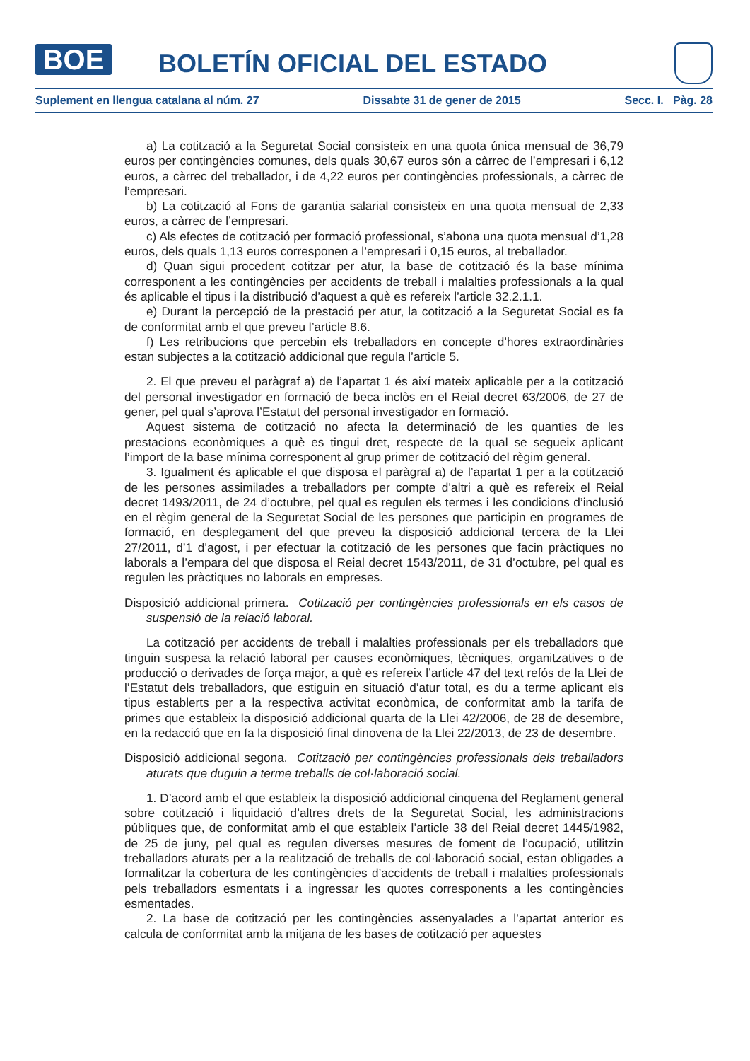BOE
BOLETÍN OFICIAL DEL ESTADO
Suplement en llengua catalana al núm. 27 Dissabte 31 de gener de 2015 Secc. I. Pàg. 28
a) La cotització a la Seguretat Social consisteix en una quota única mensual de 36,79 euros per contingències comunes, dels quals 30,67 euros són a càrrec de l’empresari i 6,12 euros, a càrrec del treballador, i de 4,22 euros per contingències professionals, a càrrec de l’empresari.
b) La cotització al Fons de garantia salarial consisteix en una quota mensual de 2,33 euros, a càrrec de l’empresari.
c) Als efectes de cotització per formació professional, s’abona una quota mensual d’1,28 euros, dels quals 1,13 euros corresponen a l’empresari i 0,15 euros, al treballador.
d) Quan sigui procedent cotitzar per atur, la base de cotització és la base mínima corresponent a les contingències per accidents de treball i malalties professionals a la qual és aplicable el tipus i la distribució d’aquest a què es refereix l’article 32.2.1.1.
e) Durant la percepció de la prestació per atur, la cotització a la Seguretat Social es fa de conformitat amb el que preveu l’article 8.6.
f) Les retribucions que percebin els treballadors en concepte d’hores extraordinàries estan subjectes a la cotització addicional que regula l’article 5.
2. El que preveu el paràgraf a) de l’apartat 1 és així mateix aplicable per a la cotització del personal investigador en formació de beca inclòs en el Reial decret 63/2006, de 27 de gener, pel qual s’aprova l’Estatut del personal investigador en formació.
Aquest sistema de cotització no afecta la determinació de les quanties de les prestacions econòmiques a què es tingui dret, respecte de la qual se segueix aplicant l’import de la base mínima corresponent al grup primer de cotització del règim general.
3. Igualment és aplicable el que disposa el paràgraf a) de l’apartat 1 per a la cotització de les persones assimilades a treballadors per compte d’altri a què es refereix el Reial decret 1493/2011, de 24 d’octubre, pel qual es regulen els termes i les condicions d’inclusió en el règim general de la Seguretat Social de les persones que participin en programes de formació, en desplegament del que preveu la disposició addicional tercera de la Llei 27/2011, d’1 d’agost, i per efectuar la cotització de les persones que facin pràctiques no laborals a l’empara del que disposa el Reial decret 1543/2011, de 31 d’octubre, pel qual es regulen les pràctiques no laborals en empreses.
Disposició addicional primera. Cotització per contingències professionals en els casos de suspensió de la relació laboral.
La cotització per accidents de treball i malalties professionals per els treballadors que tinguin suspesa la relació laboral per causes econòmiques, tècniques, organitzatives o de producció o derivades de força major, a què es refereix l’article 47 del text refós de la Llei de l’Estatut dels treballadors, que estiguin en situació d’atur total, es du a terme aplicant els tipus establerts per a la respectiva activitat econòmica, de conformitat amb la tarifa de primes que estableix la disposició addicional quarta de la Llei 42/2006, de 28 de desembre, en la redacció que en fa la disposició final dinovena de la Llei 22/2013, de 23 de desembre.
Disposició addicional segona. Cotització per contingències professionals dels treballadors aturats que duguin a terme treballs de col·laboració social.
1. D’acord amb el que estableix la disposició addicional cinquena del Reglament general sobre cotització i liquidació d’altres drets de la Seguretat Social, les administracions públiques que, de conformitat amb el que estableix l’article 38 del Reial decret 1445/1982, de 25 de juny, pel qual es regulen diverses mesures de foment de l’ocupació, utilitzin treballadors aturats per a la realització de treballs de col·laboració social, estan obligades a formalitzar la cobertura de les contingències d’accidents de treball i malalties professionals pels treballadors esmentats i a ingressar les quotes corresponents a les contingències esmentades.
2. La base de cotització per les contingències assenyalades a l’apartat anterior es calcula de conformitat amb la mitjana de les bases de cotització per aquestes